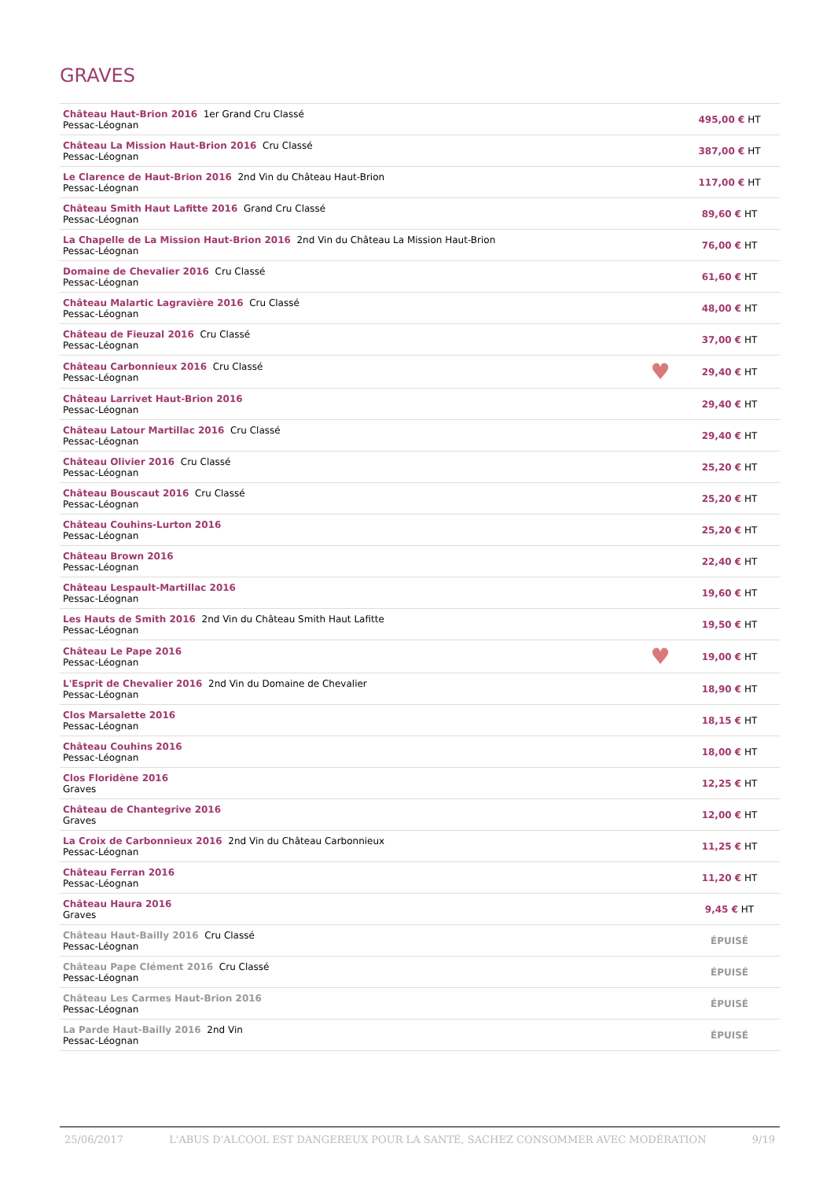GRAVES
| Château Haut-Brion 2016 1er Grand Cru Classé Pessac-Léognan | | 495,00 € HT |
| Château La Mission Haut-Brion 2016 Cru Classé Pessac-Léognan | | 387,00 € HT |
| Le Clarence de Haut-Brion 2016 2nd Vin du Château Haut-Brion Pessac-Léognan | | 117,00 € HT |
| Château Smith Haut Lafitte 2016 Grand Cru Classé Pessac-Léognan | | 89,60 € HT |
| La Chapelle de La Mission Haut-Brion 2016 2nd Vin du Château La Mission Haut-Brion Pessac-Léognan | | 76,00 € HT |
| Domaine de Chevalier 2016 Cru Classé Pessac-Léognan | | 61,60 € HT |
| Château Malartic Lagravière 2016 Cru Classé Pessac-Léognan | | 48,00 € HT |
| Château de Fieuzal 2016 Cru Classé Pessac-Léognan | | 37,00 € HT |
| Château Carbonnieux 2016 Cru Classé Pessac-Léognan | ♥ | 29,40 € HT |
| Château Larrivet Haut-Brion 2016 Pessac-Léognan | | 29,40 € HT |
| Château Latour Martillac 2016 Cru Classé Pessac-Léognan | | 29,40 € HT |
| Château Olivier 2016 Cru Classé Pessac-Léognan | | 25,20 € HT |
| Château Bouscaut 2016 Cru Classé Pessac-Léognan | | 25,20 € HT |
| Château Couhins-Lurton 2016 Pessac-Léognan | | 25,20 € HT |
| Château Brown 2016 Pessac-Léognan | | 22,40 € HT |
| Château Lespault-Martillac 2016 Pessac-Léognan | | 19,60 € HT |
| Les Hauts de Smith 2016 2nd Vin du Château Smith Haut Lafitte Pessac-Léognan | | 19,50 € HT |
| Château Le Pape 2016 Pessac-Léognan | ♥ | 19,00 € HT |
| L'Esprit de Chevalier 2016 2nd Vin du Domaine de Chevalier Pessac-Léognan | | 18,90 € HT |
| Clos Marsalette 2016 Pessac-Léognan | | 18,15 € HT |
| Château Couhins 2016 Pessac-Léognan | | 18,00 € HT |
| Clos Floridène 2016 Graves | | 12,25 € HT |
| Château de Chantegrive 2016 Graves | | 12,00 € HT |
| La Croix de Carbonnieux 2016 2nd Vin du Château Carbonnieux Pessac-Léognan | | 11,25 € HT |
| Château Ferran 2016 Pessac-Léognan | | 11,20 € HT |
| Château Haura 2016 Graves | | 9,45 € HT |
| Château Haut-Bailly 2016 Cru Classé Pessac-Léognan | | ÉPUISÉ |
| Château Pape Clément 2016 Cru Classé Pessac-Léognan | | ÉPUISÉ |
| Château Les Carmes Haut-Brion 2016 Pessac-Léognan | | ÉPUISÉ |
| La Parde Haut-Bailly 2016 2nd Vin Pessac-Léognan | | ÉPUISÉ |
25/06/2017 L'ABUS D'ALCOOL EST DANGEREUX POUR LA SANTÉ, SACHEZ CONSOMMER AVEC MODÉRATION 9/19